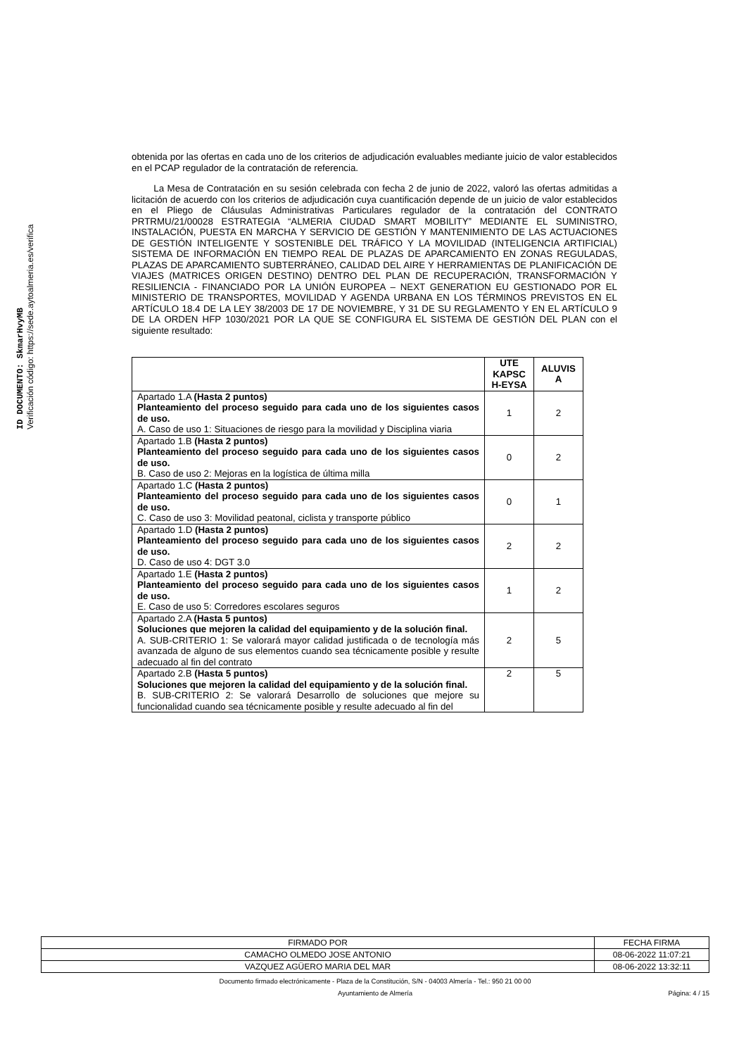ID DOCUMENTO: SkmarHvyMB
Verificación código: https://sede.aytoalmeria.es/verifica
obtenida por las ofertas en cada uno de los criterios de adjudicación evaluables mediante juicio de valor establecidos en el PCAP regulador de la contratación de referencia.
La Mesa de Contratación en su sesión celebrada con fecha 2 de junio de 2022, valoró las ofertas admitidas a licitación de acuerdo con los criterios de adjudicación cuya cuantificación depende de un juicio de valor establecidos en el Pliego de Cláusulas Administrativas Particulares regulador de la contratación del CONTRATO PRTRMU/21/00028 ESTRATEGIA “ALMERIA CIUDAD SMART MOBILITY” MEDIANTE EL SUMINISTRO, INSTALACIÓN, PUESTA EN MARCHA Y SERVICIO DE GESTIÓN Y MANTENIMIENTO DE LAS ACTUACIONES DE GESTIÓN INTELIGENTE Y SOSTENIBLE DEL TRÁFICO Y LA MOVILIDAD (INTELIGENCIA ARTIFICIAL) SISTEMA DE INFORMACIÓN EN TIEMPO REAL DE PLAZAS DE APARCAMIENTO EN ZONAS REGULADAS, PLAZAS DE APARCAMIENTO SUBTERRÁNEO, CALIDAD DEL AIRE Y HERRAMIENTAS DE PLANIFICACIÓN DE VIAJES (MATRICES ORIGEN DESTINO) DENTRO DEL PLAN DE RECUPERACIÓN, TRANSFORMACIÓN Y RESILIENCIA - FINANCIADO POR LA UNIÓN EUROPEA – NEXT GENERATION EU GESTIONADO POR EL MINISTERIO DE TRANSPORTES, MOVILIDAD Y AGENDA URBANA EN LOS TÉRMINOS PREVISTOS EN EL ARTÍCULO 18.4 DE LA LEY 38/2003 DE 17 DE NOVIEMBRE, Y 31 DE SU REGLAMENTO Y EN EL ARTÍCULO 9 DE LA ORDEN HFP 1030/2021 POR LA QUE SE CONFIGURA EL SISTEMA DE GESTIÓN DEL PLAN con el siguiente resultado:
| | UTE KAPSC H-EYSA | ALUVIS A |
| --- | --- | --- |
| Apartado 1.A (Hasta 2 puntos) Planteamiento del proceso seguido para cada uno de los siguientes casos de uso. A. Caso de uso 1: Situaciones de riesgo para la movilidad y Disciplina viaria | 1 | 2 |
| Apartado 1.B (Hasta 2 puntos) Planteamiento del proceso seguido para cada uno de los siguientes casos de uso. B. Caso de uso 2: Mejoras en la logística de última milla | 0 | 2 |
| Apartado 1.C (Hasta 2 puntos) Planteamiento del proceso seguido para cada uno de los siguientes casos de uso. C. Caso de uso 3: Movilidad peatonal, ciclista y transporte público | 0 | 1 |
| Apartado 1.D (Hasta 2 puntos) Planteamiento del proceso seguido para cada uno de los siguientes casos de uso. D. Caso de uso 4: DGT 3.0 | 2 | 2 |
| Apartado 1.E (Hasta 2 puntos) Planteamiento del proceso seguido para cada uno de los siguientes casos de uso. E. Caso de uso 5: Corredores escolares seguros | 1 | 2 |
| Apartado 2.A (Hasta 5 puntos) Soluciones que mejoren la calidad del equipamiento y de la solución final. A. SUB-CRITERIO 1: Se valorará mayor calidad justificada o de tecnología más avanzada de alguno de sus elementos cuando sea técnicamente posible y resulte adecuado al fin del contrato | 2 | 5 |
| Apartado 2.B (Hasta 5 puntos) Soluciones que mejoren la calidad del equipamiento y de la solución final. B. SUB-CRITERIO 2: Se valorará Desarrollo de soluciones que mejore su funcionalidad cuando sea técnicamente posible y resulte adecuado al fin del | 2 | 5 |
| FIRMADO POR | FECHA FIRMA |
| CAMACHO OLMEDO JOSE ANTONIO | 08-06-2022 11:07:21 |
| VAZQUEZ AGÜERO MARIA DEL MAR | 08-06-2022 13:32:11 |
Documento firmado electrónicamente - Plaza de la Constitución, S/N - 04003 Almería - Tel.: 950 21 00 00
Ayuntamiento de Almería Página: 4 / 15